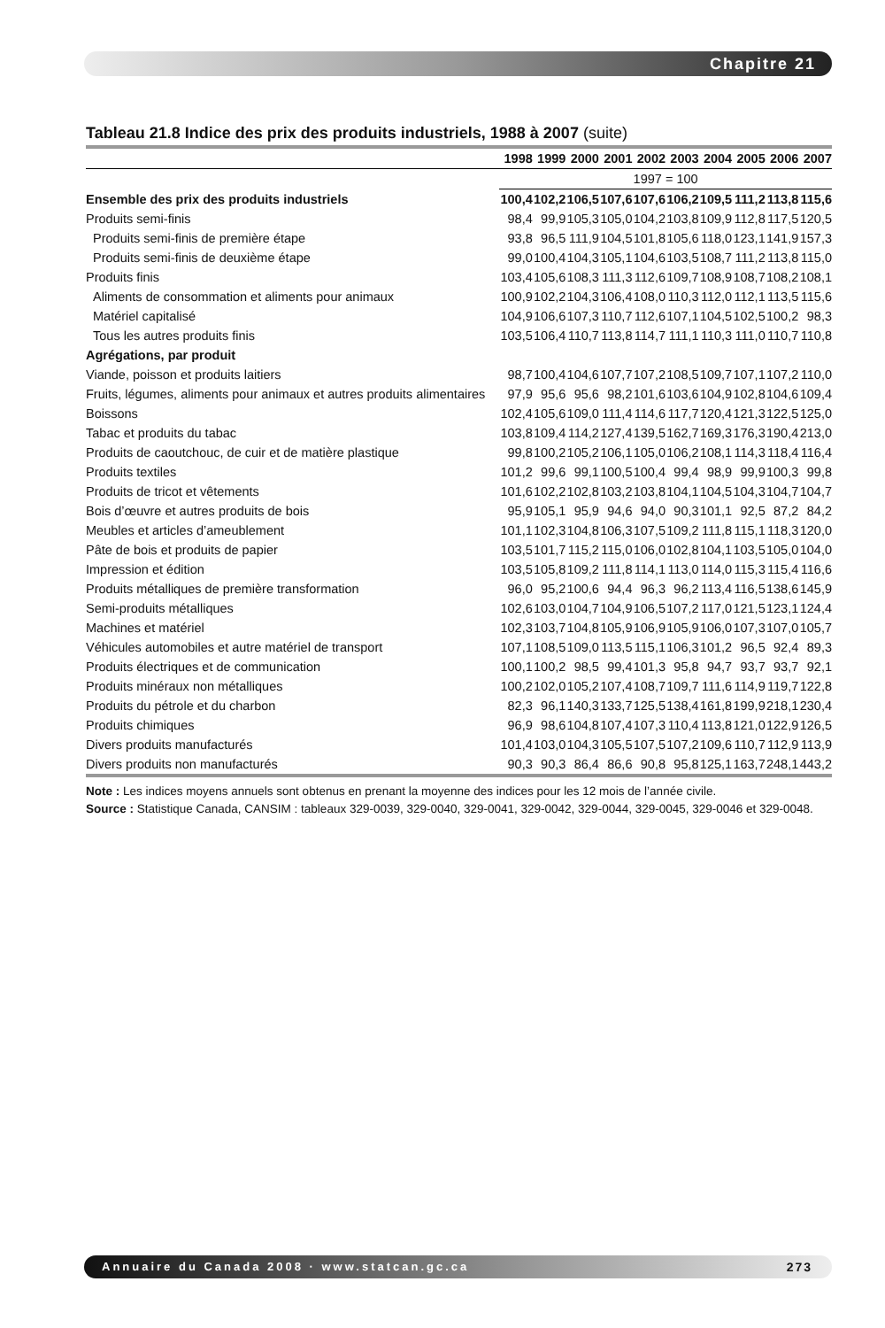Chapitre 21
Tableau 21.8 Indice des prix des produits industriels, 1988 à 2007 (suite)
| | 1998 | 1999 | 2000 | 2001 | 2002 | 2003 | 2004 | 2005 | 2006 | 2007 |
| --- | --- | --- | --- | --- | --- | --- | --- | --- | --- | --- |
| | 1997 = 100 | | | | | | | | | |
| Ensemble des prix des produits industriels | 100,4 | 102,2 | 106,5 | 107,6 | 107,6 | 106,2 | 109,5 | 111,2 | 113,8 | 115,6 |
| Produits semi-finis | 98,4 | 99,9 | 105,3 | 105,0 | 104,2 | 103,8 | 109,9 | 112,8 | 117,5 | 120,5 |
| Produits semi-finis de première étape | 93,8 | 96,5 | 111,9 | 104,5 | 101,8 | 105,6 | 118,0 | 123,1 | 141,9 | 157,3 |
| Produits semi-finis de deuxième étape | 99,0 | 100,4 | 104,3 | 105,1 | 104,6 | 103,5 | 108,7 | 111,2 | 113,8 | 115,0 |
| Produits finis | 103,4 | 105,6 | 108,3 | 111,3 | 112,6 | 109,7 | 108,9 | 108,7 | 108,2 | 108,1 |
| Aliments de consommation et aliments pour animaux | 100,9 | 102,2 | 104,3 | 106,4 | 108,0 | 110,3 | 112,0 | 112,1 | 113,5 | 115,6 |
| Matériel capitalisé | 104,9 | 106,6 | 107,3 | 110,7 | 112,6 | 107,1 | 104,5 | 102,5 | 100,2 | 98,3 |
| Tous les autres produits finis | 103,5 | 106,4 | 110,7 | 113,8 | 114,7 | 111,1 | 110,3 | 111,0 | 110,7 | 110,8 |
| Agrégations, par produit | | | | | | | | | | |
| Viande, poisson et produits laitiers | 98,7 | 100,4 | 104,6 | 107,7 | 107,2 | 108,5 | 109,7 | 107,1 | 107,2 | 110,0 |
| Fruits, légumes, aliments pour animaux et autres produits alimentaires | 97,9 | 95,6 | 95,6 | 98,2 | 101,6 | 103,6 | 104,9 | 102,8 | 104,6 | 109,4 |
| Boissons | 102,4 | 105,6 | 109,0 | 111,4 | 114,6 | 117,7 | 120,4 | 121,3 | 122,5 | 125,0 |
| Tabac et produits du tabac | 103,8 | 109,4 | 114,2 | 127,4 | 139,5 | 162,7 | 169,3 | 176,3 | 190,4 | 213,0 |
| Produits de caoutchouc, de cuir et de matière plastique | 99,8 | 100,2 | 105,2 | 106,1 | 105,0 | 106,2 | 108,1 | 114,3 | 118,4 | 116,4 |
| Produits textiles | 101,2 | 99,6 | 99,1 | 100,5 | 100,4 | 99,4 | 98,9 | 99,9 | 100,3 | 99,8 |
| Produits de tricot et vêtements | 101,6 | 102,2 | 102,8 | 103,2 | 103,8 | 104,1 | 104,5 | 104,3 | 104,7 | 104,7 |
| Bois d’œuvre et autres produits de bois | 95,9 | 105,1 | 95,9 | 94,6 | 94,0 | 90,3 | 101,1 | 92,5 | 87,2 | 84,2 |
| Meubles et articles d’ameublement | 101,1 | 102,3 | 104,8 | 106,3 | 107,5 | 109,2 | 111,8 | 115,1 | 118,3 | 120,0 |
| Pâte de bois et produits de papier | 103,5 | 101,7 | 115,2 | 115,0 | 106,0 | 102,8 | 104,1 | 103,5 | 105,0 | 104,0 |
| Impression et édition | 103,5 | 105,8 | 109,2 | 111,8 | 114,1 | 113,0 | 114,0 | 115,3 | 115,4 | 116,6 |
| Produits métalliques de première transformation | 96,0 | 95,2 | 100,6 | 94,4 | 96,3 | 96,2 | 113,4 | 116,5 | 138,6 | 145,9 |
| Semi-produits métalliques | 102,6 | 103,0 | 104,7 | 104,9 | 106,5 | 107,2 | 117,0 | 121,5 | 123,1 | 124,4 |
| Machines et matériel | 102,3 | 103,7 | 104,8 | 105,9 | 106,9 | 105,9 | 106,0 | 107,3 | 107,0 | 105,7 |
| Véhicules automobiles et autre matériel de transport | 107,1 | 108,5 | 109,0 | 113,5 | 115,1 | 106,3 | 101,2 | 96,5 | 92,4 | 89,3 |
| Produits électriques et de communication | 100,1 | 100,2 | 98,5 | 99,4 | 101,3 | 95,8 | 94,7 | 93,7 | 93,7 | 92,1 |
| Produits minéraux non métalliques | 100,2 | 102,0 | 105,2 | 107,4 | 108,7 | 109,7 | 111,6 | 114,9 | 119,7 | 122,8 |
| Produits du pétrole et du charbon | 82,3 | 96,1 | 140,3 | 133,7 | 125,5 | 138,4 | 161,8 | 199,9 | 218,1 | 230,4 |
| Produits chimiques | 96,9 | 98,6 | 104,8 | 107,4 | 107,3 | 110,4 | 113,8 | 121,0 | 122,9 | 126,5 |
| Divers produits manufacturés | 101,4 | 103,0 | 104,3 | 105,5 | 107,5 | 107,2 | 109,6 | 110,7 | 112,9 | 113,9 |
| Divers produits non manufacturés | 90,3 | 90,3 | 86,4 | 86,6 | 90,8 | 95,8 | 125,1 | 163,7 | 248,1 | 443,2 |
Note : Les indices moyens annuels sont obtenus en prenant la moyenne des indices pour les 12 mois de l’année civile.
Source : Statistique Canada, CANSIM : tableaux 329-0039, 329-0040, 329-0041, 329-0042, 329-0044, 329-0045, 329-0046 et 329-0048.
Annuaire du Canada 2008 · www.statcan.gc.ca 273